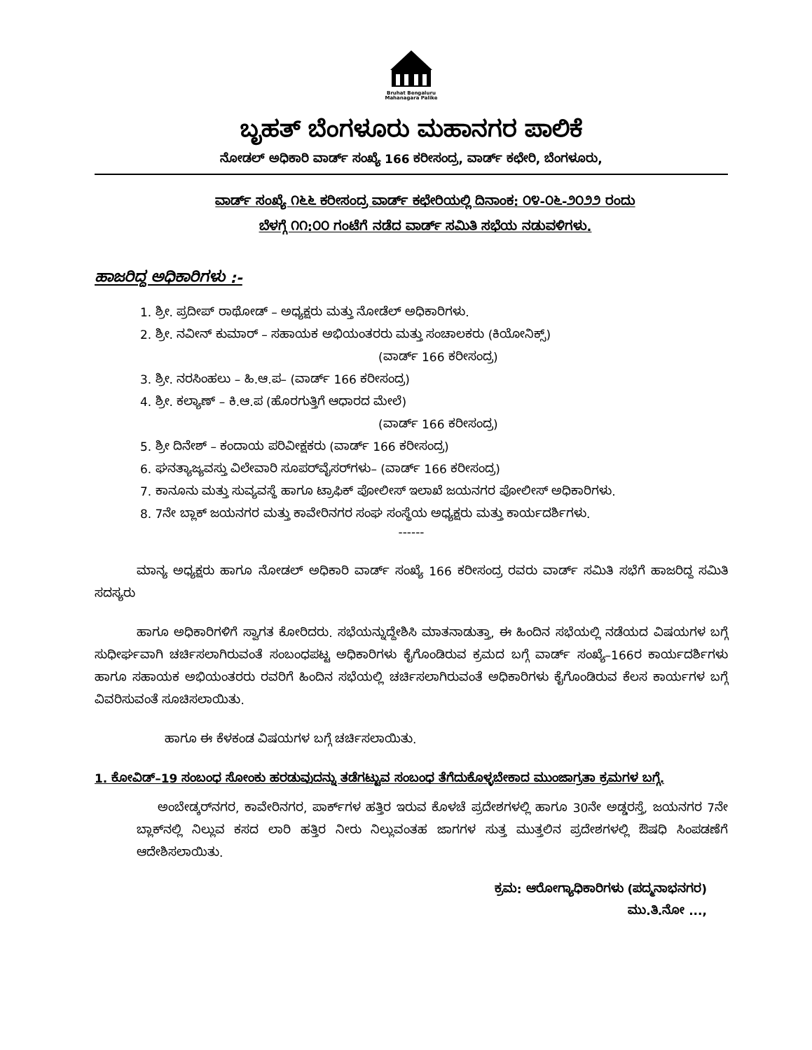Bruhat Bengaluru
Mahanagara Palike
ಬೃಹತ್ ಬೆಂಗಳೂರು ಮಹಾನಗರ ಪಾಲಿಕೆ
ನೋಡಲ್ ಅಧಿಕಾರಿ ವಾರ್ಡ್ ಸಂಖ್ಯೆ 166 ಕರೀಸಂದ್ರ, ವಾರ್ಡ್ ಕಛೇರಿ, ಬೆಂಗಳೂರು,
ವಾರ್ಡ್ ಸಂಖ್ಯೆ ೧೬೬ ಕರೀಸಂದ್ರ ವಾರ್ಡ್ ಕಛೇರಿಯಲ್ಲಿ ದಿನಾಂಕ: ೦೪-೦೬-೨೦೨೨ ರಂದು
ಬೆಳಗ್ಗೆ ೧೧:೦೦ ಗಂಟೆಗೆ ನಡೆದ ವಾರ್ಡ್ ಸಮಿತಿ ಸಭೆಯ ನಡುವಳಿಗಳು.
ಹಾಜರಿದ್ದ ಅಧಿಕಾರಿಗಳು :-
1. ಶ್ರೀ. ಪ್ರದೀಪ್ ರಾಥೋಡ್ – ಅಧ್ಯಕ್ಷರು ಮತ್ತು ನೋಡೆಲ್ ಅಧಿಕಾರಿಗಳು.
2. ಶ್ರೀ. ನವೀನ್ ಕುಮಾರ್ – ಸಹಾಯಕ ಅಭಿಯಂತರರು ಮತ್ತು ಸಂಚಾಲಕರು (ಕಿಯೋನಿಕ್ಸ್)
(ವಾರ್ಡ್ 166 ಕರೀಸಂದ್ರ)
3. ಶ್ರೀ. ನರಸಿಂಹಲು – ಹಿ.ಆ.ಪ– (ವಾರ್ಡ್ 166 ಕರೀಸಂದ್ರ)
4. ಶ್ರೀ. ಕಲ್ಯಾಣ್ – ಕಿ.ಆ.ಪ (ಹೊರಗುತ್ತಿಗೆ ಆಧಾರದ ಮೇಲೆ)
(ವಾರ್ಡ್ 166 ಕರೀಸಂದ್ರ)
5. ಶ್ರೀ ದಿನೇಶ್ – ಕಂದಾಯ ಪರಿವೀಕ್ಷಕರು (ವಾರ್ಡ್ 166 ಕರೀಸಂದ್ರ)
6. ಘನತ್ಯಾಜ್ಯವಸ್ತು ವಿಲೇವಾರಿ ಸೂಪರ್‌ವೈಸರ್‌ಗಳು– (ವಾರ್ಡ್ 166 ಕರೀಸಂದ್ರ)
7. ಕಾನೂನು ಮತ್ತು ಸುವ್ಯವಸ್ಥೆ ಹಾಗೂ ಟ್ರಾಫಿಕ್ ಪೋಲೀಸ್ ಇಲಾಖೆ ಜಯನಗರ ಪೋಲೀಸ್ ಅಧಿಕಾರಿಗಳು.
8. 7ನೇ ಬ್ಲಾಕ್ ಜಯನಗರ ಮತ್ತು ಕಾವೇರಿನಗರ ಸಂಘ ಸಂಸ್ಥೆಯ ಅಧ್ಯಕ್ಷರು ಮತ್ತು ಕಾರ್ಯದರ್ಶಿಗಳು.
------
ಮಾನ್ಯ ಅಧ್ಯಕ್ಷರು ಹಾಗೂ ನೋಡಲ್ ಅಧಿಕಾರಿ ವಾರ್ಡ್ ಸಂಖ್ಯೆ 166 ಕರೀಸಂದ್ರ ರವರು ವಾರ್ಡ್ ಸಮಿತಿ ಸಭೆಗೆ ಹಾಜರಿದ್ದ ಸಮಿತಿ ಸದಸ್ಯರು
ಹಾಗೂ ಅಧಿಕಾರಿಗಳಿಗೆ ಸ್ವಾಗತ ಕೋರಿದರು. ಸಭೆಯನ್ನುದ್ದೇಶಿಸಿ ಮಾತನಾಡುತ್ತಾ, ಈ ಹಿಂದಿನ ಸಭೆಯಲ್ಲಿ ನಡೆಯದ ವಿಷಯಗಳ ಬಗ್ಗೆ ಸುಧೀರ್ಘವಾಗಿ ಚರ್ಚಿಸಲಾಗಿರುವಂತೆ ಸಂಬಂಧಪಟ್ಟ ಅಧಿಕಾರಿಗಳು ಕೈಗೊಂಡಿರುವ ಕ್ರಮದ ಬಗ್ಗೆ ವಾರ್ಡ್ ಸಂಖ್ಯೆ–166ರ ಕಾರ್ಯದರ್ಶಿಗಳು ಹಾಗೂ ಸಹಾಯಕ ಅಭಿಯಂತರರು ರವರಿಗೆ ಹಿಂದಿನ ಸಭೆಯಲ್ಲಿ ಚರ್ಚಿಸಲಾಗಿರುವಂತೆ ಅಧಿಕಾರಿಗಳು ಕೈಗೊಂಡಿರುವ ಕೆಲಸ ಕಾರ್ಯಗಳ ಬಗ್ಗೆ ವಿವರಿಸುವಂತೆ ಸೂಚಿಸಲಾಯಿತು.
ಹಾಗೂ ಈ ಕೆಳಕಂಡ ವಿಷಯಗಳ ಬಗ್ಗೆ ಚರ್ಚಿಸಲಾಯಿತು.
1. ಕೋವಿಡ್–19 ಸಂಬಂಧ ಸೋಂಕು ಹರಡುವುದನ್ನು ತಡೆಗಟ್ಟುವ ಸಂಬಂಧ ತೆಗೆದುಕೊಳ್ಳಬೇಕಾದ ಮುಂಜಾಗ್ರತಾ ಕ್ರಮಗಳ ಬಗ್ಗೆ.
ಅಂಬೇಡ್ಕರ್‌ನಗರ, ಕಾವೇರಿನಗರ, ಪಾರ್ಕ್‌ಗಳ ಹತ್ತಿರ ಇರುವ ಕೊಳಚೆ ಪ್ರದೇಶಗಳಲ್ಲಿ ಹಾಗೂ 30ನೇ ಅಡ್ಡರಸ್ತೆ, ಜಯನಗರ 7ನೇ ಬ್ಲಾಕ್‌ನಲ್ಲಿ ನಿಲ್ಲುವ ಕಸದ ಲಾರಿ ಹತ್ತಿರ ನೀರು ನಿಲ್ಲುವಂತಹ ಜಾಗಗಳ ಸುತ್ತ ಮುತ್ತಲಿನ ಪ್ರದೇಶಗಳಲ್ಲಿ ಔಷಧಿ ಸಿಂಪಡಣೆಗೆ ಆದೇಶಿಸಲಾಯಿತು.
ಕ್ರಮ: ಆರೋಗ್ಯಾಧಿಕಾರಿಗಳು (ಪದ್ಮನಾಭನಗರ)
ಮು.ತಿ.ನೋ ...,